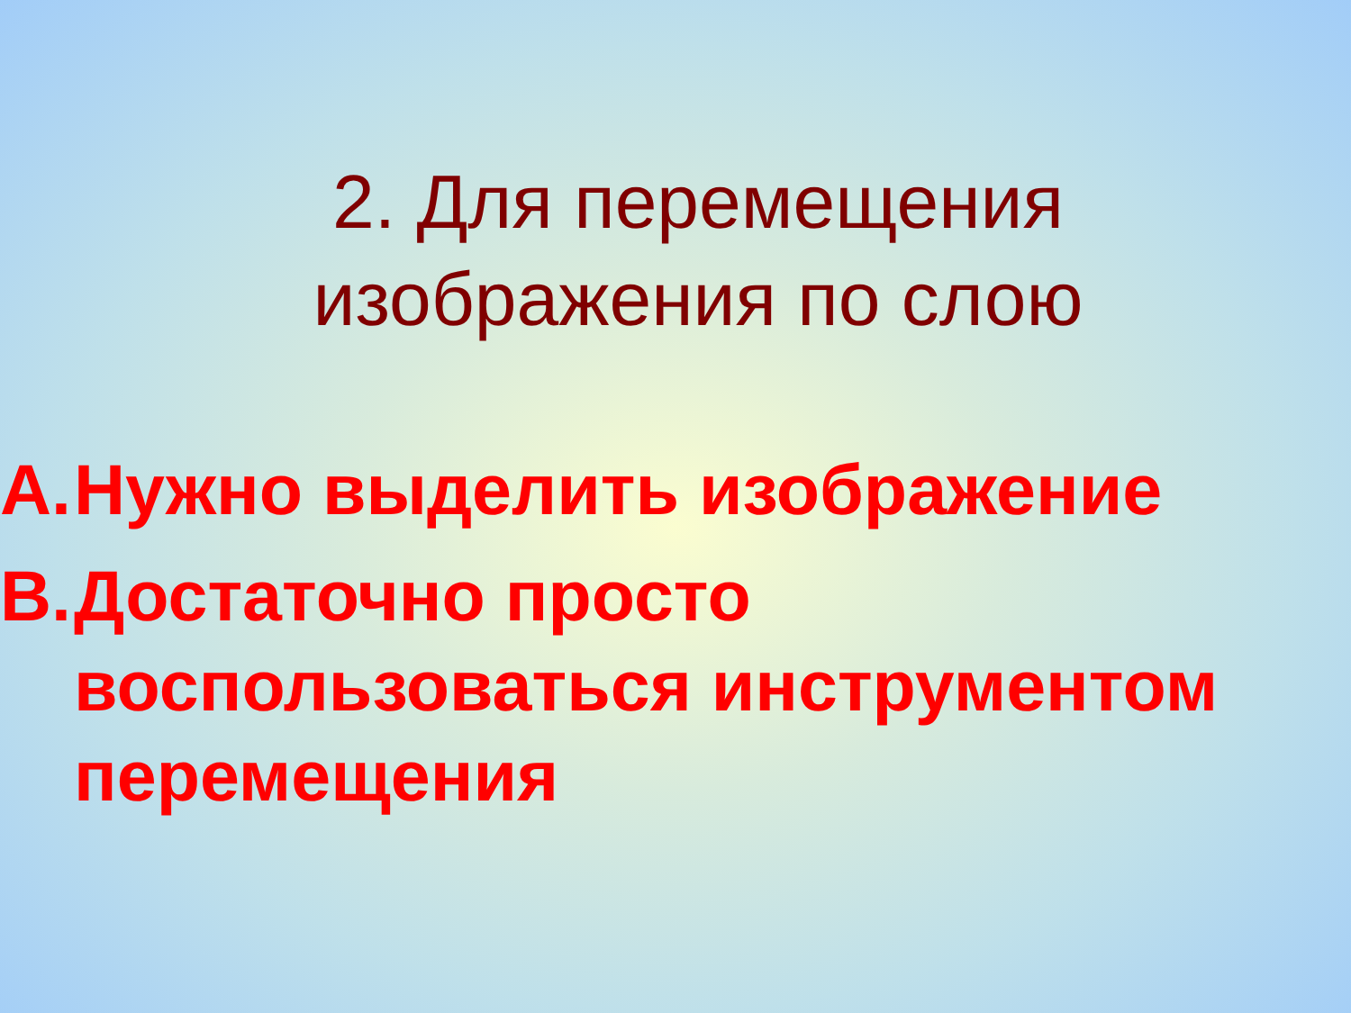2. Для перемещения
изображения по слою
A. Нужно выделить изображение
B. Достаточно просто воспользоваться инструментом перемещения